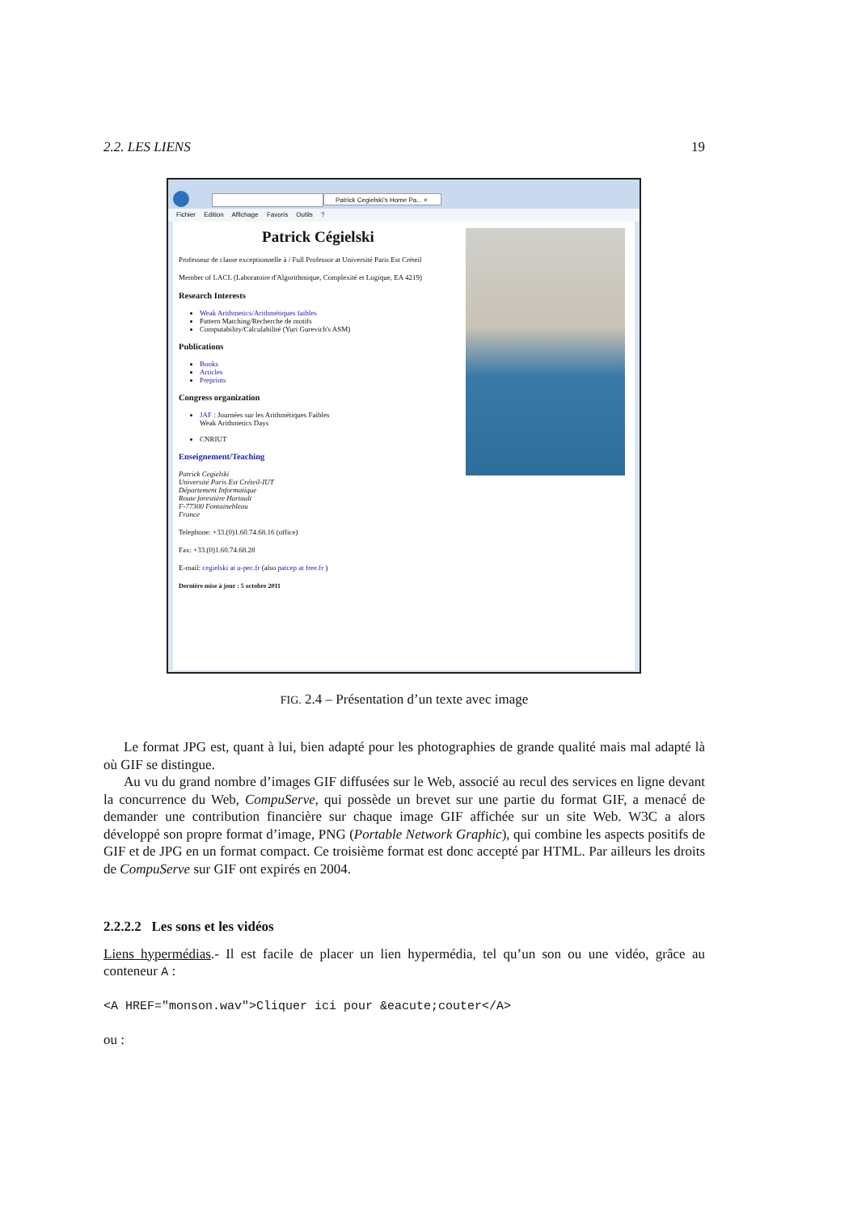2.2. LES LIENS 19
Patrick Cegielski's Home Pa... ×
Fichier Edition Affichage Favoris Outils ?
Patrick Cégielski
Professeur de classe exceptionnelle à / Full Professor at Université Paris Est Créteil
Member of LACL (Laboratoire d'Algorithmique, Complexité et Logique, EA 4219)
Research Interests
Weak Arithmetics/Arithmétiques faibles
Pattern Matching/Recherche de motifs
Computability/Calculabilité (Yuri Gurevich's ASM)
Publications
Books
Articles
Preprints
Congress organization
JAF : Journées sur les Arithmétiques Faibles
Weak Arithmetics Days
CNRIUT
Enseignement/Teaching
Patrick Cegielski
Université Paris Est Créteil-IUT
Département Informatique
Route forestière Hurtault
F-77300 Fontainebleau
France
Telephone: +33.(0)1.60.74.68.16 (office)
Fax: +33.(0)1.60.74.68.28
E-mail: cegielski at u-pec.fr (also patcep at free.fr )
Dernière mise à jour : 5 octobre 2011
FIG. 2.4 – Présentation d’un texte avec image
Le format JPG est, quant à lui, bien adapté pour les photographies de grande qualité mais mal adapté là où GIF se distingue.
Au vu du grand nombre d’images GIF diffusées sur le Web, associé au recul des services en ligne devant la concurrence du Web, CompuServe, qui possède un brevet sur une partie du format GIF, a menacé de demander une contribution financière sur chaque image GIF affichée sur un site Web. W3C a alors développé son propre format d’image, PNG (Portable Network Graphic), qui combine les aspects positifs de GIF et de JPG en un format compact. Ce troisième format est donc accepté par HTML. Par ailleurs les droits de CompuServe sur GIF ont expirés en 2004.
2.2.2.2 Les sons et les vidéos
Liens hypermédias.- Il est facile de placer un lien hypermédia, tel qu’un son ou une vidéo, grâce au conteneur A :
<A HREF="monson.wav">Cliquer ici pour &eacute;couter</A>
ou :